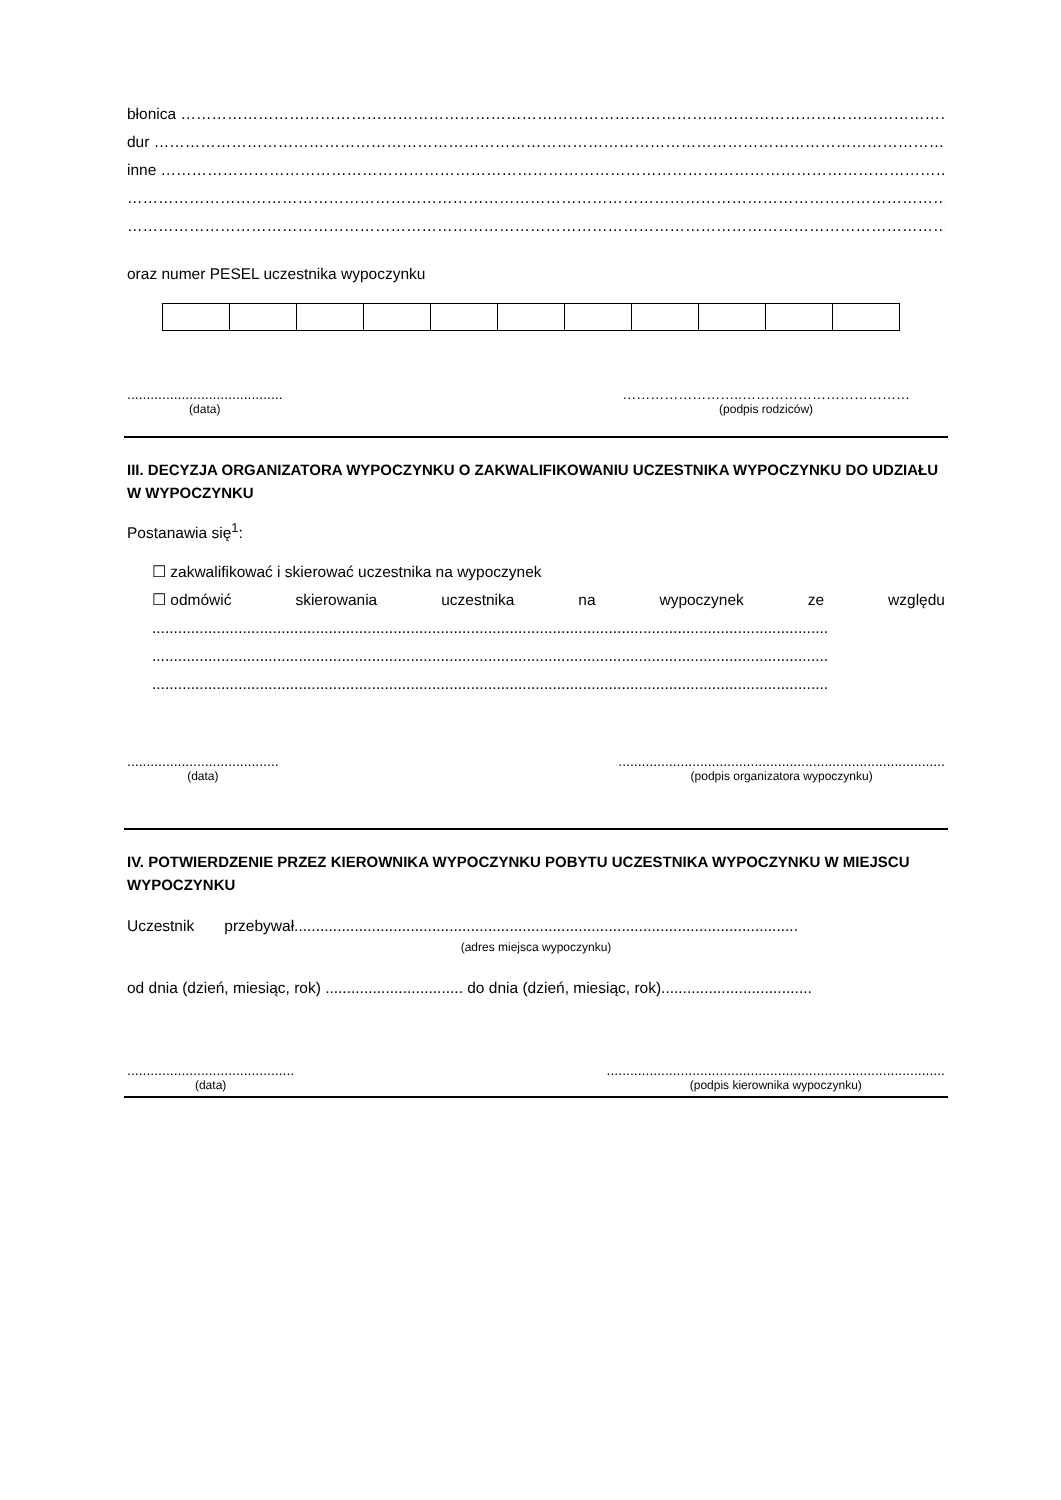błonica ……………………………………………………………………………………………………………………………………………..
dur …………………………………………………………………………………………………………………………………………………………
inne …………………………………………………………………………………………………………………………………………………..
……………………………………………………………………………………………………………………………………………………………
……………………………………………………………………………………………………………………………………………………………
oraz numer PESEL uczestnika wypoczynku
........................................
(data)
……………………..………………………………
(podpis rodziców)
III. DECYZJA ORGANIZATORA WYPOCZYNKU O ZAKWALIFIKOWANIU UCZESTNIKA WYPOCZYNKU DO UDZIAŁU W WYPOCZYNKU
Postanawia się<sup>1</sup>:
☐ zakwalifikować i skierować uczestnika na wypoczynek
☐ odmówić skierowania uczestnika na wypoczynek ze względu
.............................................................................................................................................................
.............................................................................................................................................................
.............................................................................................................................................................
.......................................
(data)
....................................................................................
(podpis organizatora wypoczynku)
IV. POTWIERDZENIE PRZEZ KIEROWNIKA WYPOCZYNKU POBYTU UCZESTNIKA WYPOCZYNKU W MIEJSCU WYPOCZYNKU
Uczestnik przebywał.....................................................................................................................
(adres miejsca wypoczynku)
od dnia (dzień, miesiąc, rok) ................................ do dnia (dzień, miesiąc, rok)...................................
...........................................
(data)
.......................................................................................
(podpis kierownika wypoczynku)